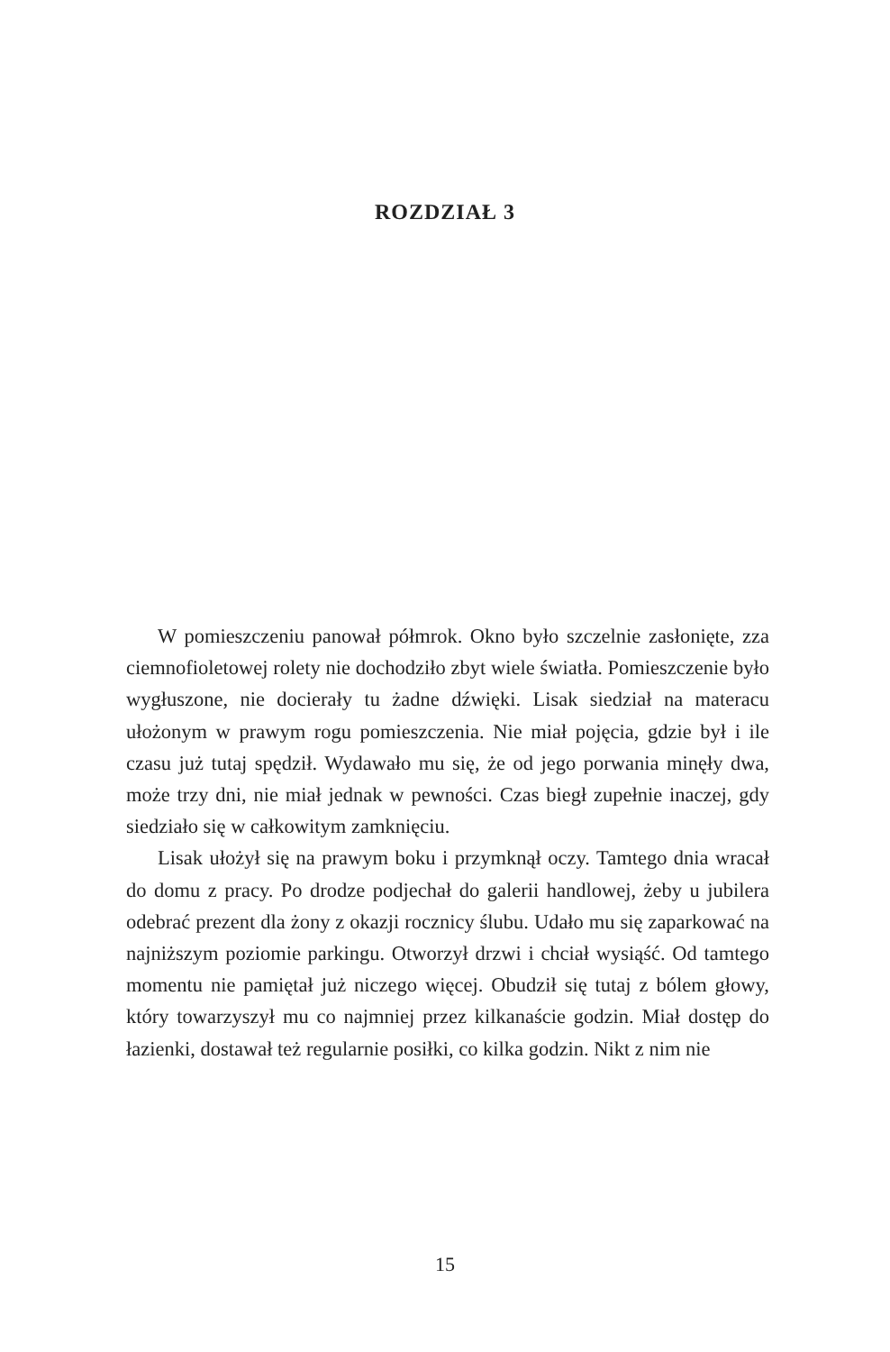ROZDZIAŁ 3
W pomieszczeniu panował półmrok. Okno było szczelnie zasłonięte, zza ciemnofioletowej rolety nie dochodziło zbyt wiele światła. Pomieszczenie było wygłuszone, nie docierały tu żadne dźwięki. Lisak siedział na materacu ułożonym w prawym rogu pomieszczenia. Nie miał pojęcia, gdzie był i ile czasu już tutaj spędził. Wydawało mu się, że od jego porwania minęły dwa, może trzy dni, nie miał jednak w pewności. Czas biegł zupełnie inaczej, gdy siedziało się w całkowitym zamknięciu.
Lisak ułożył się na prawym boku i przymknął oczy. Tamtego dnia wracał do domu z pracy. Po drodze podjechał do galerii handlowej, żeby u jubilera odebrać prezent dla żony z okazji rocznicy ślubu. Udało mu się zaparkować na najniższym poziomie parkingu. Otworzył drzwi i chciał wysiąść. Od tamtego momentu nie pamiętał już niczego więcej. Obudził się tutaj z bólem głowy, który towarzyszył mu co najmniej przez kilkanaście godzin. Miał dostęp do łazienki, dostawał też regularnie posiłki, co kilka godzin. Nikt z nim nie
15